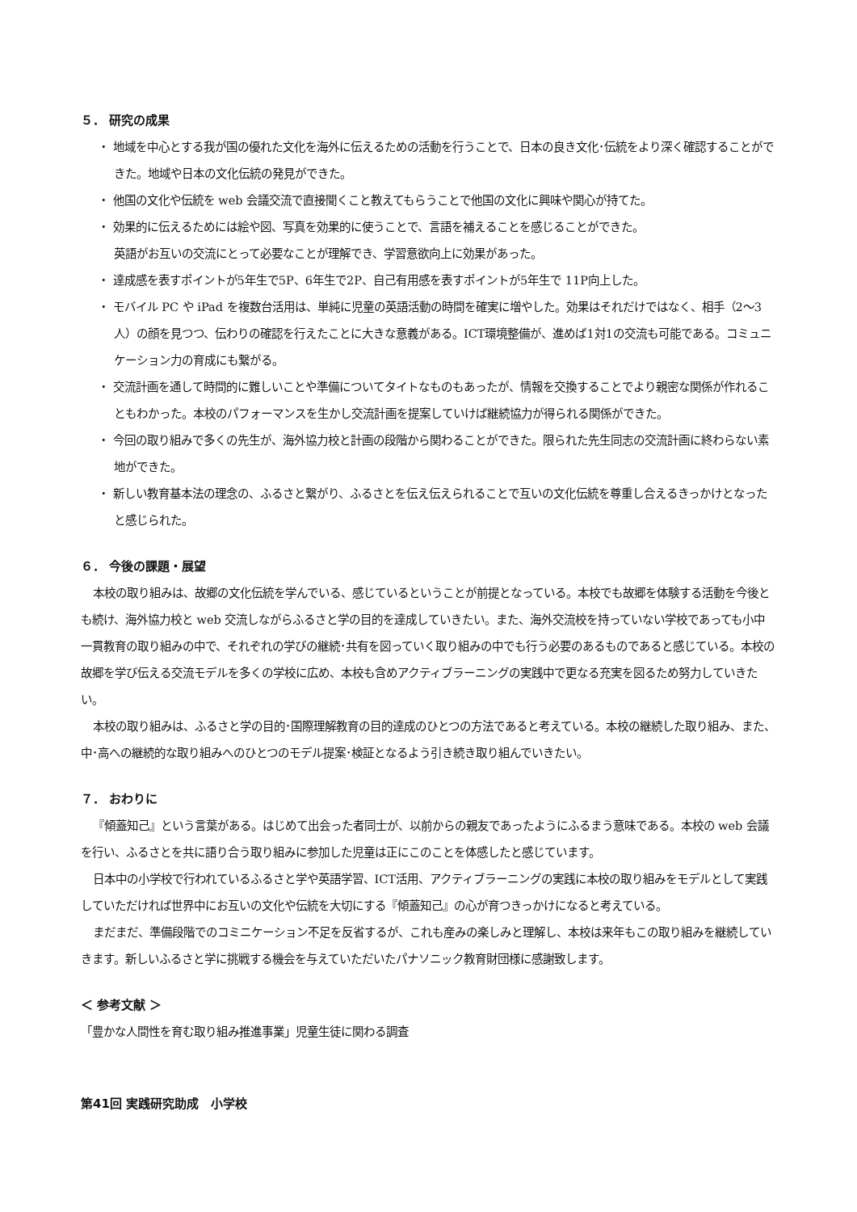５． 研究の成果
・ 地域を中心とする我が国の優れた文化を海外に伝えるための活動を行うことで、日本の良き文化･伝統をより深く確認することができた。地域や日本の文化伝統の発見ができた。
・ 他国の文化や伝統を web 会議交流で直接聞くこと教えてもらうことで他国の文化に興味や関心が持てた。
・ 効果的に伝えるためには絵や図、写真を効果的に使うことで、言語を補えることを感じることができた。
英語がお互いの交流にとって必要なことが理解でき、学習意欲向上に効果があった。
・ 達成感を表すポイントが5年生で5P、6年生で2P、自己有用感を表すポイントが5年生で 11P向上した。
・ モバイル PC や iPad を複数台活用は、単純に児童の英語活動の時間を確実に増やした。効果はそれだけではなく、相手（2～3人）の顔を見つつ、伝わりの確認を行えたことに大きな意義がある。ICT環境整備が、進めば1対1の交流も可能である。コミュニケーション力の育成にも繋がる。
・ 交流計画を通して時間的に難しいことや準備についてタイトなものもあったが、情報を交換することでより親密な関係が作れることもわかった。本校のパフォーマンスを生かし交流計画を提案していけば継続協力が得られる関係ができた。
・ 今回の取り組みで多くの先生が、海外協力校と計画の段階から関わることができた。限られた先生同志の交流計画に終わらない素地ができた。
・ 新しい教育基本法の理念の、ふるさと繋がり、ふるさとを伝え伝えられることで互いの文化伝統を尊重し合えるきっかけとなったと感じられた。
６． 今後の課題・展望
本校の取り組みは、故郷の文化伝統を学んでいる、感じているということが前提となっている。本校でも故郷を体験する活動を今後とも続け、海外協力校と web 交流しながらふるさと学の目的を達成していきたい。また、海外交流校を持っていない学校であっても小中一貫教育の取り組みの中で、それぞれの学びの継続･共有を図っていく取り組みの中でも行う必要のあるものであると感じている。本校の故郷を学び伝える交流モデルを多くの学校に広め、本校も含めアクティブラーニングの実践中で更なる充実を図るため努力していきたい。
本校の取り組みは、ふるさと学の目的･国際理解教育の目的達成のひとつの方法であると考えている。本校の継続した取り組み、また、中･高への継続的な取り組みへのひとつのモデル提案･検証となるよう引き続き取り組んでいきたい。
７． おわりに
『傾蓋知己』という言葉がある。はじめて出会った者同士が、以前からの親友であったようにふるまう意味である。本校の web 会議を行い、ふるさとを共に語り合う取り組みに参加した児童は正にこのことを体感したと感じています。
日本中の小学校で行われているふるさと学や英語学習、ICT活用、アクティブラーニングの実践に本校の取り組みをモデルとして実践していただければ世界中にお互いの文化や伝統を大切にする『傾蓋知己』の心が育つきっかけになると考えている。
まだまだ、準備段階でのコミニケーション不足を反省するが、これも産みの楽しみと理解し、本校は来年もこの取り組みを継続していきます。新しいふるさと学に挑戦する機会を与えていただいたパナソニック教育財団様に感謝致します。
＜ 参考文献 ＞
「豊かな人間性を育む取り組み推進事業」児童生徒に関わる調査
第41回 実践研究助成　小学校